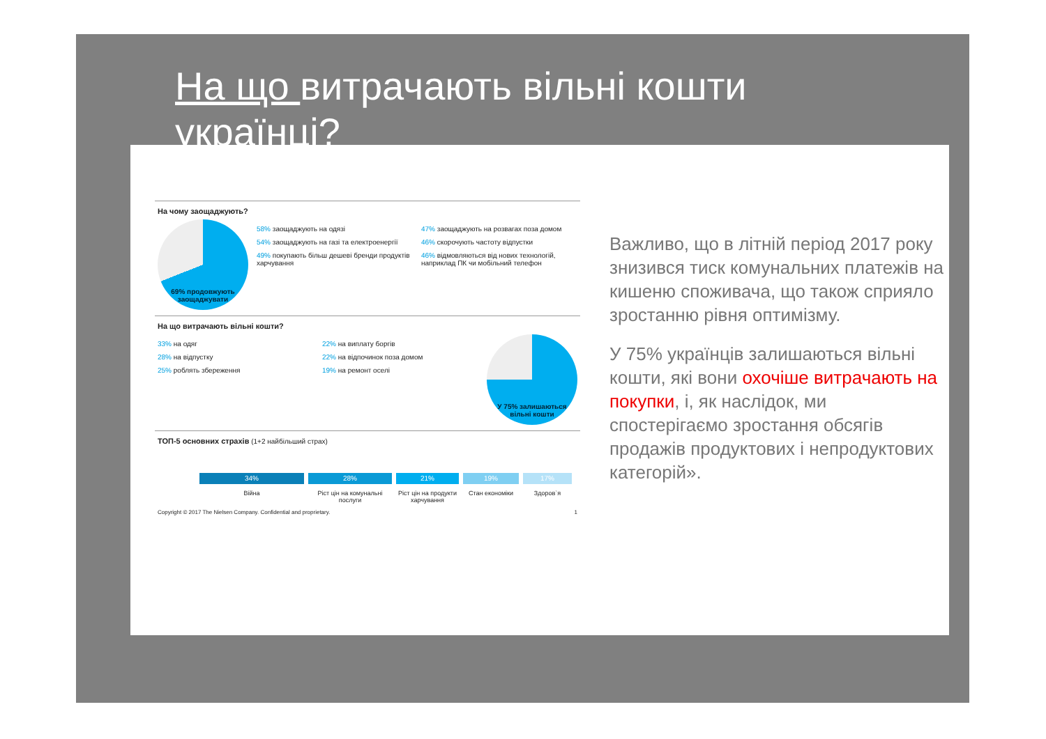На що витрачають вільні кошти українці?
На чому заощаджують?
69% продовжують заощаджувати
58% заощаджують на одязі
54% заощаджують на газі та електроенергії
49% покупають більш дешеві бренди продуктів харчування
47% заощаджують на розвагах поза домом
46% скорочують частоту відпустки
46% відмовляються від нових технологій, наприклад ПК чи мобільний телефон
На що витрачають вільні кошти?
33% на одяг
28% на відпустку
25% роблять збереження
22% на виплату боргів
22% на відпочинок поза домом
19% на ремонт оселі
У 75% залишаються вільні кошти
ТОП-5 основних страхів (1+2 найбільший страх)
34%
Війна
28%
Ріст цін на комунальні послуги
21%
Ріст цін на продукти харчування
19%
Стан економіки
17%
Здоров`я
Copyright © 2017 The Nielsen Company. Confidential and proprietary. 1
Важливо, що в літній період 2017 року знизився тиск комунальних платежів на кишеню споживача, що також сприяло зростанню рівня оптимізму.
У 75% українців залишаються вільні кошти, які вони охочіше витрачають на покупки, і, як наслідок, ми спостерігаємо зростання обсягів продажів продуктових і непродуктових категорій».